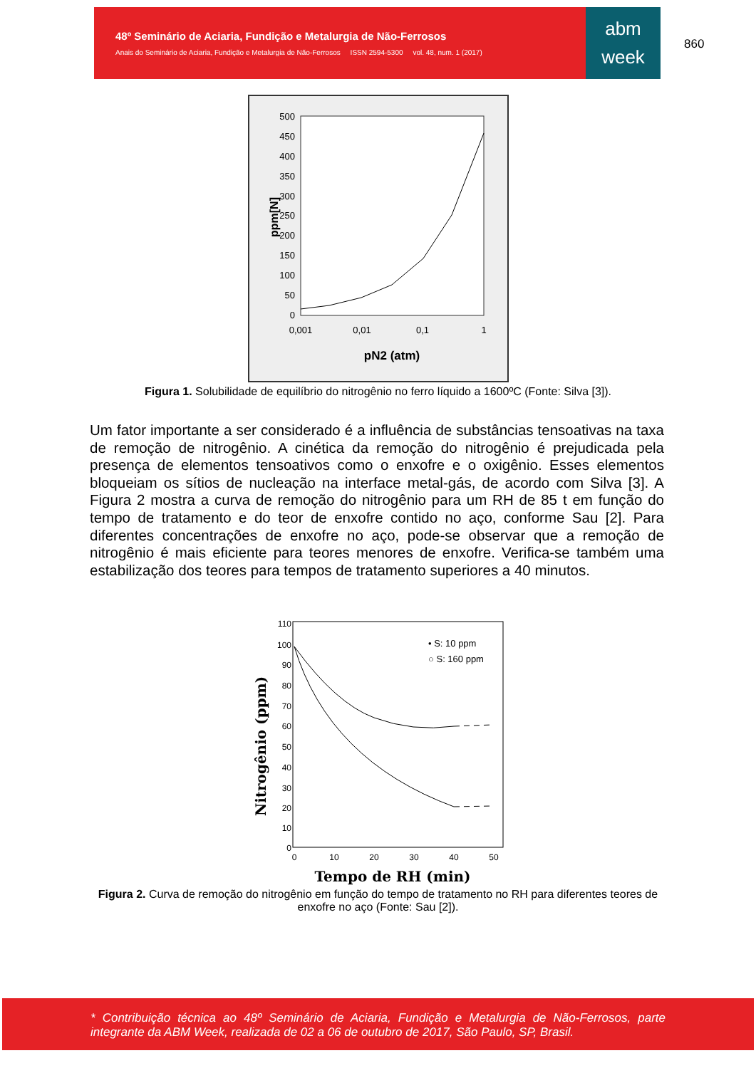48º Seminário de Aciaria, Fundição e Metalurgia de Não-Ferrosos
Anais do Seminário de Aciaria, Fundição e Metalurgia de Não-Ferrosos ISSN 2594-5300 vol. 48, num. 1 (2017)
abm
week
860
500
450
400
350
300
250
200
150
100
50
0
0,001
0,01
0,1
1
pN2 (atm)
ppm[N]
Figura 1. Solubilidade de equilíbrio do nitrogênio no ferro líquido a 1600ºC (Fonte: Silva [3]).
Um fator importante a ser considerado é a influência de substâncias tensoativas na taxa de remoção de nitrogênio. A cinética da remoção do nitrogênio é prejudicada pela presença de elementos tensoativos como o enxofre e o oxigênio. Esses elementos bloqueiam os sítios de nucleação na interface metal-gás, de acordo com Silva [3]. A Figura 2 mostra a curva de remoção do nitrogênio para um RH de 85 t em função do tempo de tratamento e do teor de enxofre contido no aço, conforme Sau [2]. Para diferentes concentrações de enxofre no aço, pode-se observar que a remoção de nitrogênio é mais eficiente para teores menores de enxofre. Verifica-se também uma estabilização dos teores para tempos de tratamento superiores a 40 minutos.
110
100
90
80
70
60
50
40
30
20
10
0
0
10
20
30
40
50
Tempo de RH (min)
Nitrogênio (ppm)
• S: 10 ppm
○ S: 160 ppm
Figura 2. Curva de remoção do nitrogênio em função do tempo de tratamento no RH para diferentes teores de enxofre no aço (Fonte: Sau [2]).
* Contribuição técnica ao 48º Seminário de Aciaria, Fundição e Metalurgia de Não-Ferrosos, parte integrante da ABM Week, realizada de 02 a 06 de outubro de 2017, São Paulo, SP, Brasil.